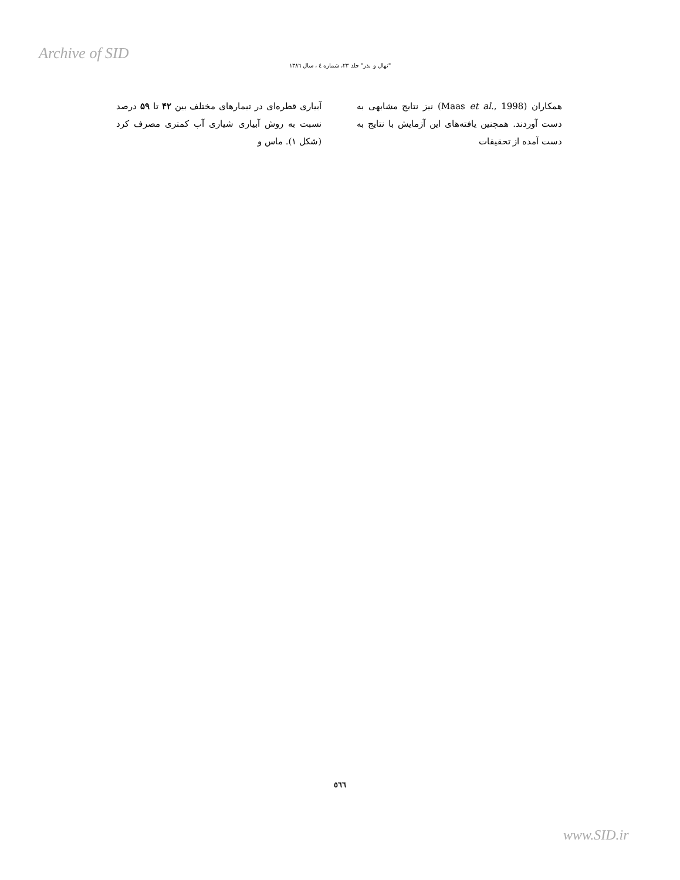Archive of SID
"نهال و بذر" جلد ۲۳، شماره ٤ ، سال ١٣٨٦
آبیاری قطره‌ای در تیمارهای مختلف بین ۴۲ تا ۵۹ درصد نسبت به روش آبیاری شیاری آب کمتری مصرف کرد (شکل ۱). ماس و
همکاران (Maas et al., 1998) نیز نتایج مشابهی به دست آوردند. همچنین یافته‌های این آزمایش با نتایج به دست آمده از تحقیقات
٥٦٦
www.SID.ir